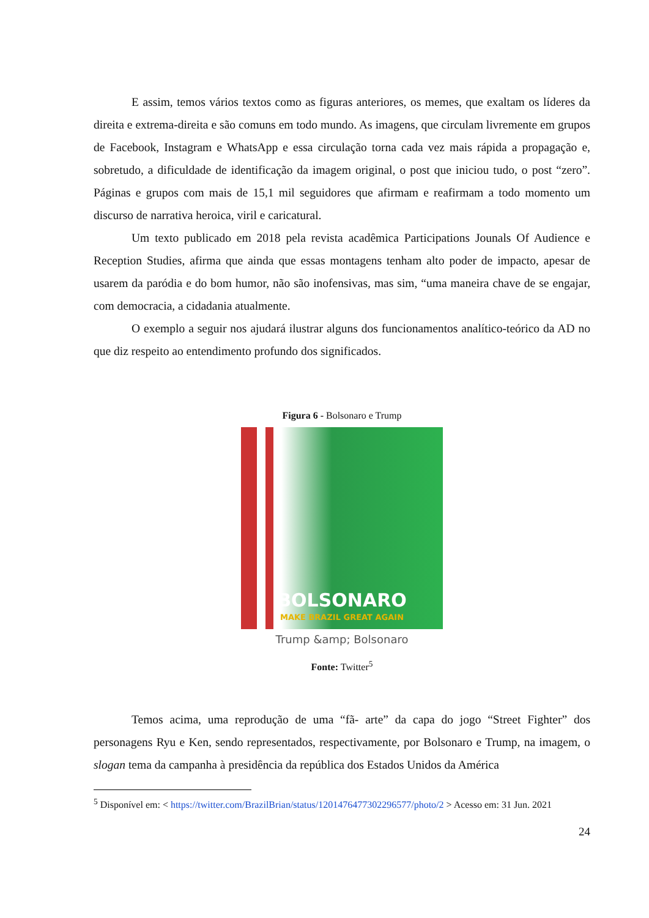E assim, temos vários textos como as figuras anteriores, os memes, que exaltam os líderes da direita e extrema-direita e são comuns em todo mundo. As imagens, que circulam livremente em grupos de Facebook, Instagram e WhatsApp e essa circulação torna cada vez mais rápida a propagação e, sobretudo, a dificuldade de identificação da imagem original, o post que iniciou tudo, o post “zero”. Páginas e grupos com mais de 15,1 mil seguidores que afirmam e reafirmam a todo momento um discurso de narrativa heroica, viril e caricatural.
Um texto publicado em 2018 pela revista acadêmica Participations Jounals Of Audience e Reception Studies, afirma que ainda que essas montagens tenham alto poder de impacto, apesar de usarem da paródia e do bom humor, não são inofensivas, mas sim, “uma maneira chave de se engajar, com democracia, a cidadania atualmente.
O exemplo a seguir nos ajudará ilustrar alguns dos funcionamentos analítico-teórico da AD no que diz respeito ao entendimento profundo dos significados.
Figura 6 - Bolsonaro e Trump
BOLSONARO
MAKE BRAZIL GREAT AGAIN
Trump &amp; Bolsonaro
Fonte: Twitter<sup>5</sup>
Temos acima, uma reprodução de uma “fã- arte” da capa do jogo “Street Fighter” dos personagens Ryu e Ken, sendo representados, respectivamente, por Bolsonaro e Trump, na imagem, o slogan tema da campanha à presidência da república dos Estados Unidos da América
<sup>5</sup> Disponível em: < https://twitter.com/BrazilBrian/status/1201476477302296577/photo/2 > Acesso em: 31 Jun. 2021
24